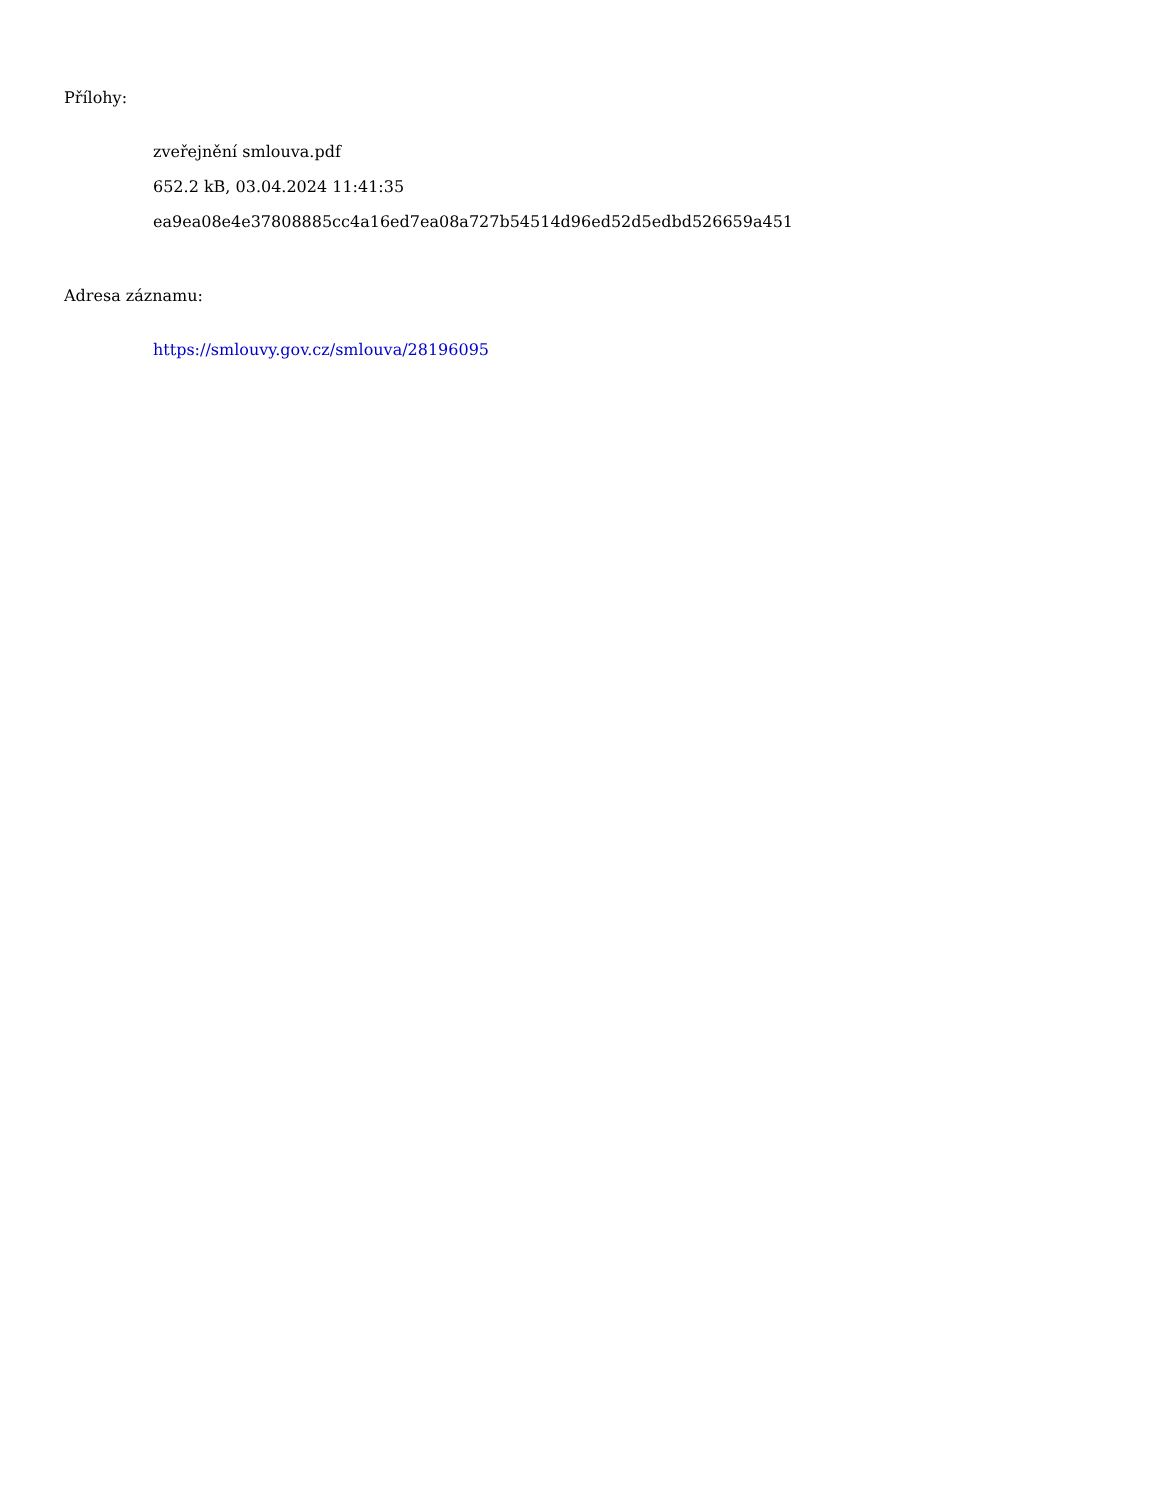Přílohy:
zveřejnění smlouva.pdf
652.2 kB, 03.04.2024 11:41:35
ea9ea08e4e37808885cc4a16ed7ea08a727b54514d96ed52d5edbd526659a451
Adresa záznamu:
https://smlouvy.gov.cz/smlouva/28196095